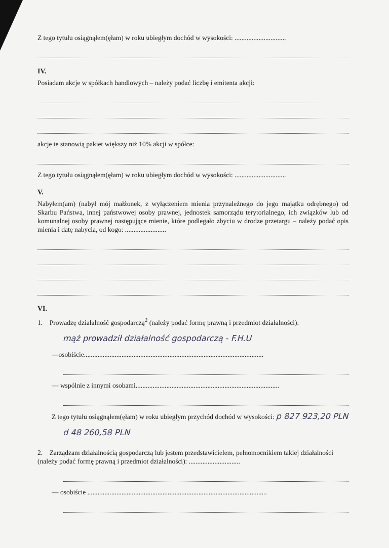Z tego tytułu osiągnąłem(ęłam) w roku ubiegłym dochód w wysokości: ..............................
IV.
Posiadam akcje w spółkach handlowych – należy podać liczbę i emitenta akcji:
akcje te stanowią pakiet większy niż 10% akcji w spółce:
Z tego tytułu osiągnąłem(ęłam) w roku ubiegłym dochód w wysokości: ..............................
V.
Nabyłem(am) (nabył mój małżonek, z wyłączeniem mienia przynależnego do jego majątku odrębnego) od Skarbu Państwa, innej państwowej osoby prawnej, jednostek samorządu terytorialnego, ich związków lub od komunalnej osoby prawnej następujące mienie, które podlegało zbyciu w drodze przetargu – należy podać opis mienia i datę nabycia, od kogo: ........................
VI.
1. Prowadzę działalność gospodarczą<sup>2</sup> (należy podać formę prawną i przedmiot działalności):
mąż prowadził działalność gospodarczą - F.H.U
—osobiście.........................................................................................................
— wspólnie z innymi osobami....................................................................................
Z tego tytułu osiągnąłem(ęłam) w roku ubiegłym przychód dochód w wysokości: p 827 923,20 PLN
d 48 260,58 PLN
2. Zarządzam działalnością gospodarczą lub jestem przedstawicielem, pełnomocnikiem takiej działalności (należy podać formę prawną i przedmiot działalności): ..............................
— osobiście .........................................................................................................